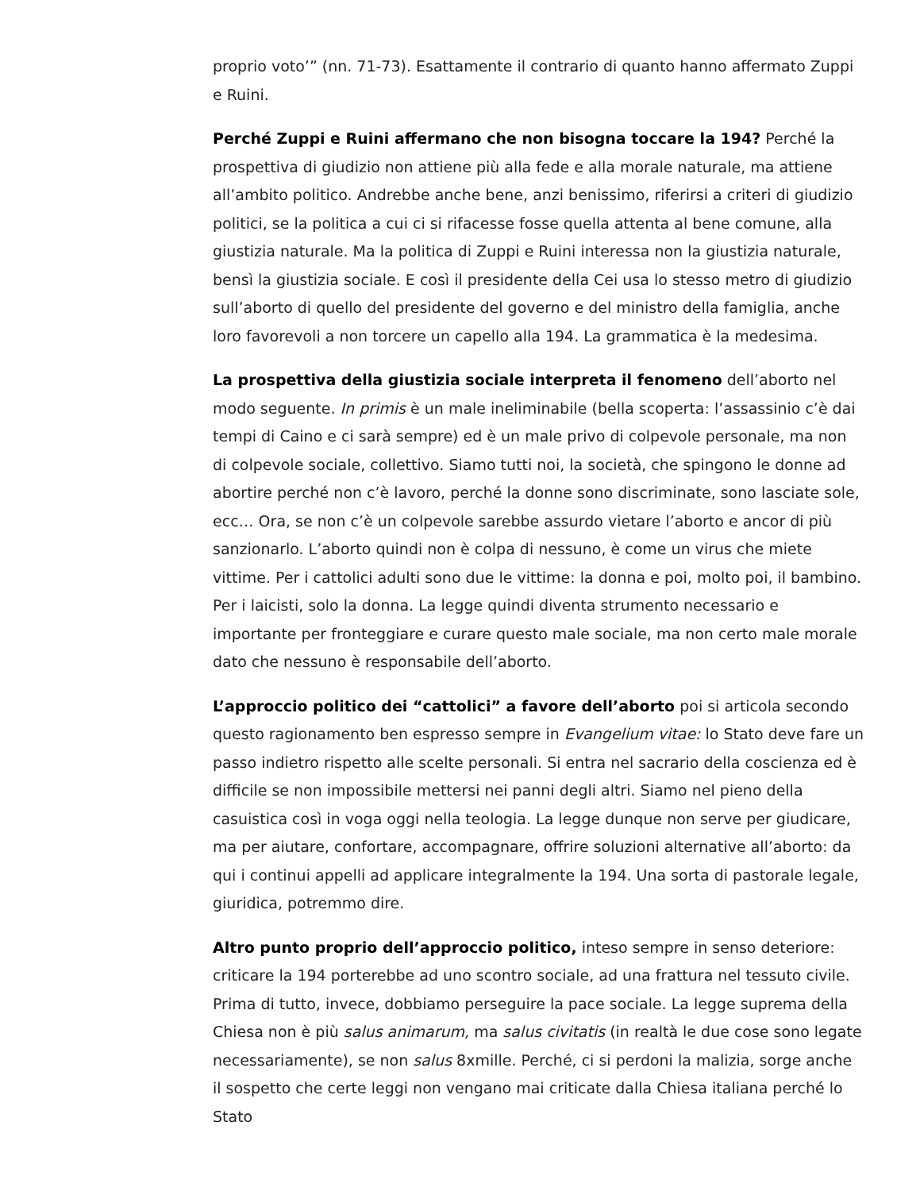proprio voto’” (nn. 71-73). Esattamente il contrario di quanto hanno affermato Zuppi e Ruini.
Perché Zuppi e Ruini affermano che non bisogna toccare la 194? Perché la prospettiva di giudizio non attiene più alla fede e alla morale naturale, ma attiene all’ambito politico. Andrebbe anche bene, anzi benissimo, riferirsi a criteri di giudizio politici, se la politica a cui ci si rifacesse fosse quella attenta al bene comune, alla giustizia naturale. Ma la politica di Zuppi e Ruini interessa non la giustizia naturale, bensì la giustizia sociale. E così il presidente della Cei usa lo stesso metro di giudizio sull’aborto di quello del presidente del governo e del ministro della famiglia, anche loro favorevoli a non torcere un capello alla 194. La grammatica è la medesima.
La prospettiva della giustizia sociale interpreta il fenomeno dell’aborto nel modo seguente. In primis è un male ineliminabile (bella scoperta: l’assassinio c’è dai tempi di Caino e ci sarà sempre) ed è un male privo di colpevole personale, ma non di colpevole sociale, collettivo. Siamo tutti noi, la società, che spingono le donne ad abortire perché non c’è lavoro, perché la donne sono discriminate, sono lasciate sole, ecc… Ora, se non c’è un colpevole sarebbe assurdo vietare l’aborto e ancor di più sanzionarlo. L’aborto quindi non è colpa di nessuno, è come un virus che miete vittime. Per i cattolici adulti sono due le vittime: la donna e poi, molto poi, il bambino. Per i laicisti, solo la donna. La legge quindi diventa strumento necessario e importante per fronteggiare e curare questo male sociale, ma non certo male morale dato che nessuno è responsabile dell’aborto.
L’approccio politico dei “cattolici” a favore dell’aborto poi si articola secondo questo ragionamento ben espresso sempre in Evangelium vitae: lo Stato deve fare un passo indietro rispetto alle scelte personali. Si entra nel sacrario della coscienza ed è difficile se non impossibile mettersi nei panni degli altri. Siamo nel pieno della casuistica così in voga oggi nella teologia. La legge dunque non serve per giudicare, ma per aiutare, confortare, accompagnare, offrire soluzioni alternative all’aborto: da qui i continui appelli ad applicare integralmente la 194. Una sorta di pastorale legale, giuridica, potremmo dire.
Altro punto proprio dell’approccio politico, inteso sempre in senso deteriore: criticare la 194 porterebbe ad uno scontro sociale, ad una frattura nel tessuto civile. Prima di tutto, invece, dobbiamo perseguire la pace sociale. La legge suprema della Chiesa non è più salus animarum, ma salus civitatis (in realtà le due cose sono legate necessariamente), se non salus 8xmille. Perché, ci si perdoni la malizia, sorge anche il sospetto che certe leggi non vengano mai criticate dalla Chiesa italiana perché lo Stato